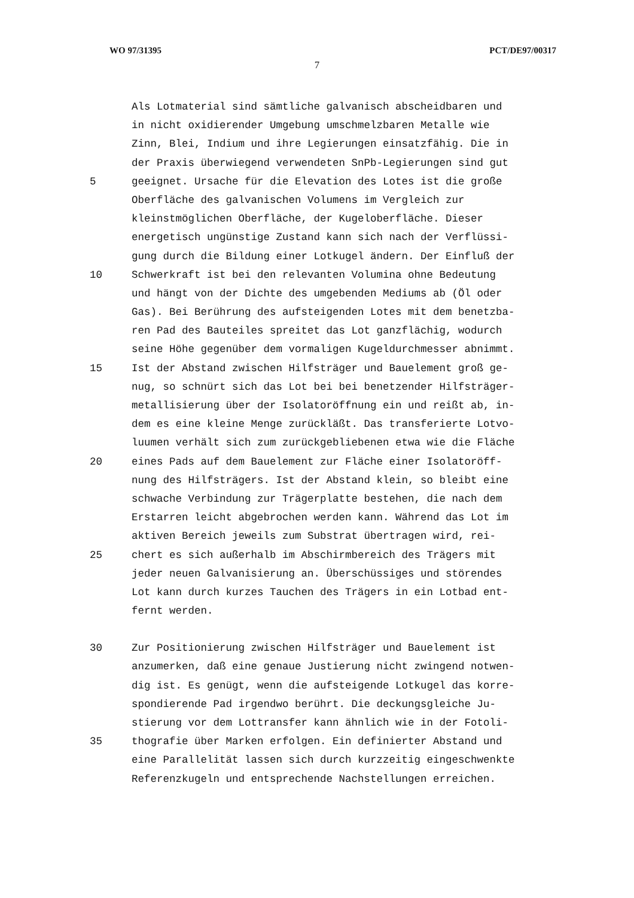WO 97/31395 PCT/DE97/00317
7
Als Lotmaterial sind sämtliche galvanisch abscheidbaren und
in nicht oxidierender Umgebung umschmelzbaren Metalle wie
Zinn, Blei, Indium und ihre Legierungen einsatzfähig. Die in
der Praxis überwiegend verwendeten SnPb-Legierungen sind gut
5 geeignet. Ursache für die Elevation des Lotes ist die große
Oberfläche des galvanischen Volumens im Vergleich zur
kleinstmöglichen Oberfläche, der Kugeloberfläche. Dieser
energetisch ungünstige Zustand kann sich nach der Verflüssi-
gung durch die Bildung einer Lotkugel ändern. Der Einfluß der
10 Schwerkraft ist bei den relevanten Volumina ohne Bedeutung
und hängt von der Dichte des umgebenden Mediums ab (Öl oder
Gas). Bei Berührung des aufsteigenden Lotes mit dem benetzba-
ren Pad des Bauteiles spreitet das Lot ganzflächig, wodurch
seine Höhe gegenüber dem vormaligen Kugeldurchmesser abnimmt.
15 Ist der Abstand zwischen Hilfsträger und Bauelement groß ge-
nug, so schnürt sich das Lot bei bei benetzender Hilfsträger-
metallisierung über der Isolatoröffnung ein und reißt ab, in-
dem es eine kleine Menge zurückläßt. Das transferierte Lotvo-
luumen verhält sich zum zurückgebliebenen etwa wie die Fläche
20 eines Pads auf dem Bauelement zur Fläche einer Isolatoröff-
nung des Hilfsträgers. Ist der Abstand klein, so bleibt eine
schwache Verbindung zur Trägerplatte bestehen, die nach dem
Erstarren leicht abgebrochen werden kann. Während das Lot im
aktiven Bereich jeweils zum Substrat übertragen wird, rei-
25 chert es sich außerhalb im Abschirmbereich des Trägers mit
jeder neuen Galvanisierung an. Überschüssiges und störendes
Lot kann durch kurzes Tauchen des Trägers in ein Lotbad ent-
fernt werden.
30 Zur Positionierung zwischen Hilfsträger und Bauelement ist
anzumerken, daß eine genaue Justierung nicht zwingend notwen-
dig ist. Es genügt, wenn die aufsteigende Lotkugel das korre-
spondierende Pad irgendwo berührt. Die deckungsgleiche Ju-
stierung vor dem Lottransfer kann ähnlich wie in der Fotoli-
35 thografie über Marken erfolgen. Ein definierter Abstand und
eine Parallelität lassen sich durch kurzzeitig eingeschwenkte
Referenzkugeln und entsprechende Nachstellungen erreichen.